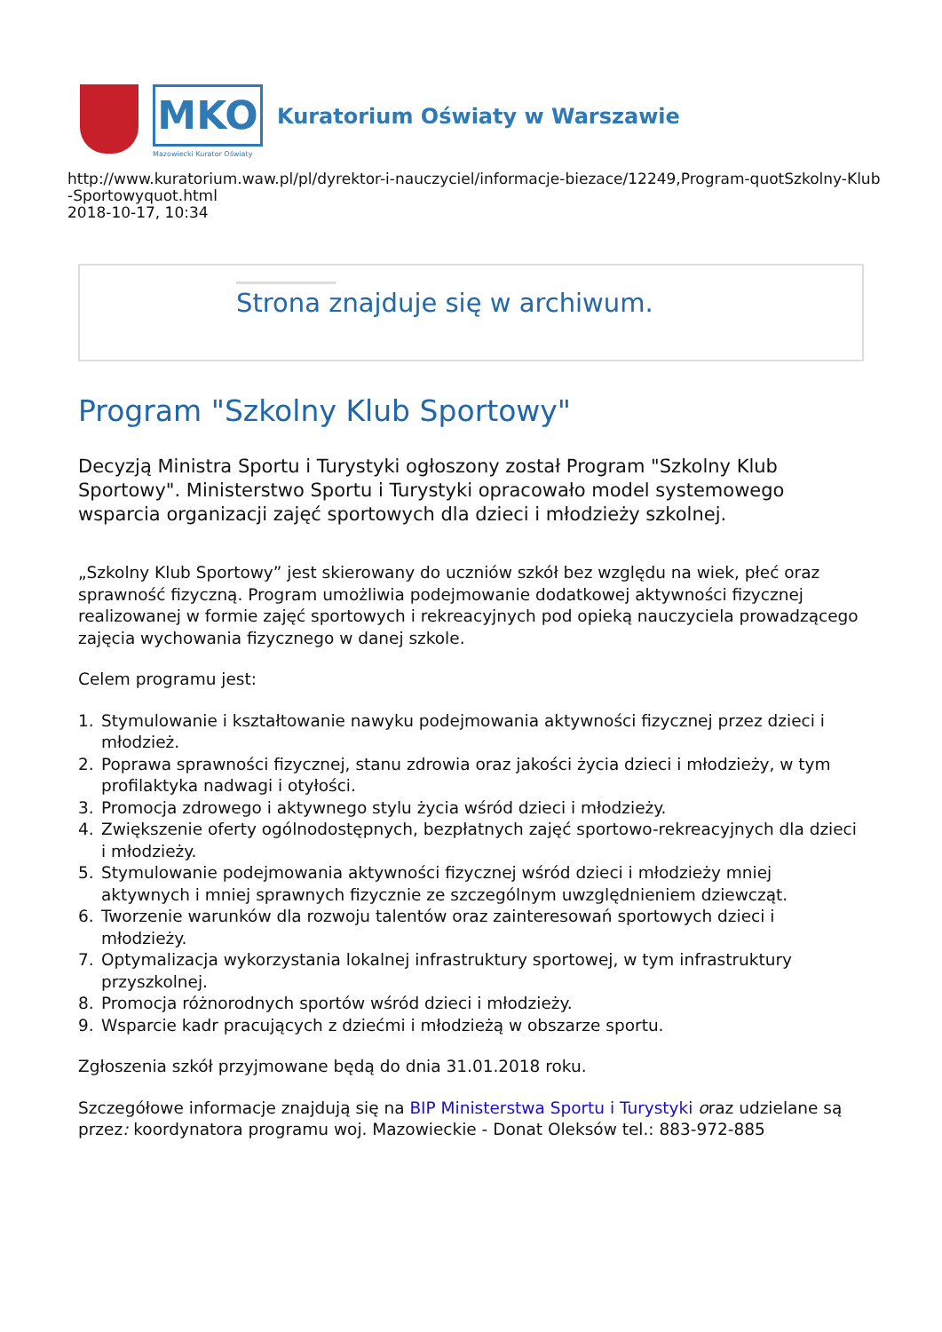MKO
Mazowiecki Kurator Oświaty
Kuratorium Oświaty w Warszawie
http://www.kuratorium.waw.pl/pl/dyrektor-i-nauczyciel/informacje-biezace/12249,Program-quotSzkolny-Klub
-Sportowyquot.html
2018-10-17, 10:34
Strona znajduje się w archiwum.
Program "Szkolny Klub Sportowy"
Decyzją Ministra Sportu i Turystyki ogłoszony został Program "Szkolny Klub Sportowy". Ministerstwo Sportu i Turystyki opracowało model systemowego wsparcia organizacji zajęć sportowych dla dzieci i młodzieży szkolnej.
„Szkolny Klub Sportowy” jest skierowany do uczniów szkół bez względu na wiek, płeć oraz sprawność fizyczną. Program umożliwia podejmowanie dodatkowej aktywności fizycznej realizowanej w formie zajęć sportowych i rekreacyjnych pod opieką nauczyciela prowadzącego zajęcia wychowania fizycznego w danej szkole.
Celem programu jest:
1. Stymulowanie i kształtowanie nawyku podejmowania aktywności fizycznej przez dzieci i młodzież.
2. Poprawa sprawności fizycznej, stanu zdrowia oraz jakości życia dzieci i młodzieży, w tym profilaktyka nadwagi i otyłości.
3. Promocja zdrowego i aktywnego stylu życia wśród dzieci i młodzieży.
4. Zwiększenie oferty ogólnodostępnych, bezpłatnych zajęć sportowo-rekreacyjnych dla dzieci i młodzieży.
5. Stymulowanie podejmowania aktywności fizycznej wśród dzieci i młodzieży mniej aktywnych i mniej sprawnych fizycznie ze szczególnym uwzględnieniem dziewcząt.
6. Tworzenie warunków dla rozwoju talentów oraz zainteresowań sportowych dzieci i młodzieży.
7. Optymalizacja wykorzystania lokalnej infrastruktury sportowej, w tym infrastruktury przyszkolnej.
8. Promocja różnorodnych sportów wśród dzieci i młodzieży.
9. Wsparcie kadr pracujących z dziećmi i młodzieżą w obszarze sportu.
Zgłoszenia szkół przyjmowane będą do dnia 31.01.2018 roku.
Szczegółowe informacje znajdują się na BIP Ministerstwa Sportu i Turystyki oraz udzielane są przez: koordynatora programu woj. Mazowieckie - Donat Oleksów tel.: 883-972-885